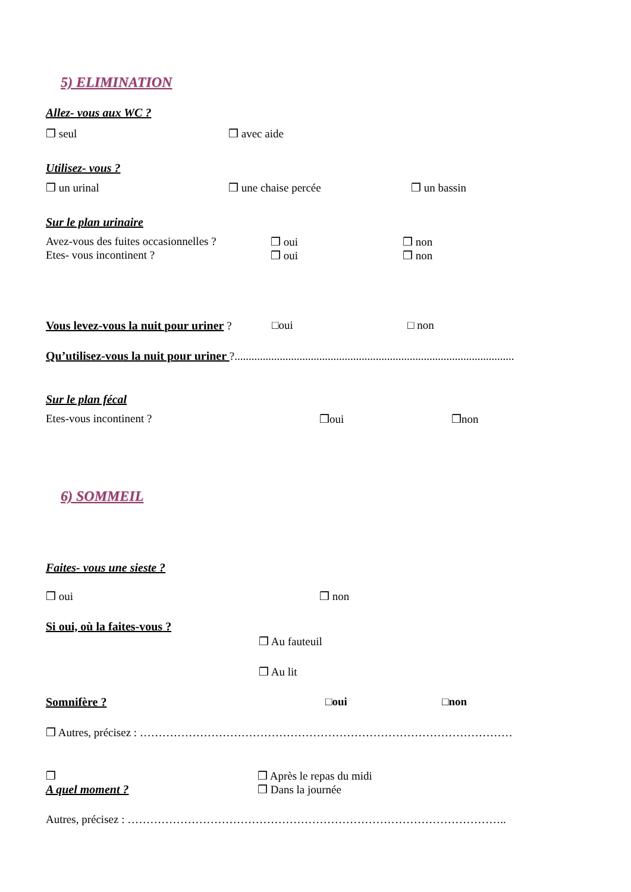5) ELIMINATION
Allez- vous aux WC ?
❒ seul ❒ avec aide
Utilisez- vous ?
❒ un urinal ❒ une chaise percée ❒ un bassin
Sur le plan urinaire
Avez-vous des fuites occasionnelles ? ❒ oui ❒ non
Etes- vous incontinent ? ❒ oui ❒ non
Vous levez-vous la nuit pour uriner ? □oui □ non
Qu’utilisez-vous la nuit pour uriner ?...................................................................................................
Sur le plan fécal
Etes-vous incontinent ? ❒oui ❒non
6) SOMMEIL
Faites- vous une sieste ?
❒ oui ❒ non
Si oui, où la faites-vous ?
❒ Au fauteuil
❒ Au lit
Somnifère ? □oui □non
❒ Autres, précisez : ………………………………………………………………………………………
❒
A quel moment ? ❒ Après le repas du midi
❒ Dans la journée
Autres, précisez : ………………………………………………………………………………………..